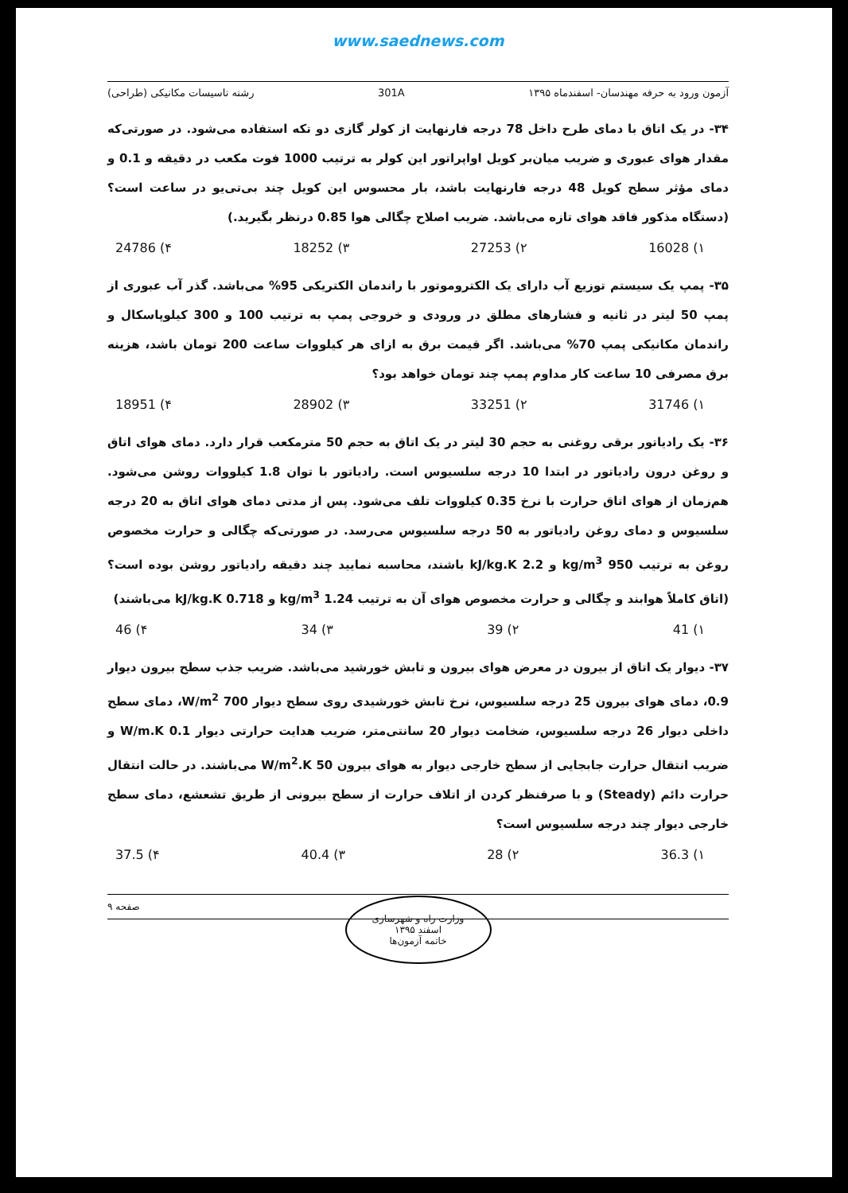www.saednews.com
آزمون ورود به حرفه مهندسان- اسفندماه ۱۳۹۵ 301A رشته تاسیسات مکانیکی (طراحی)
۳۴- در یک اتاق با دمای طرح داخل 78 درجه فارنهایت از کولر گازی دو تکه استفاده می‌شود. در صورتی‌که مقدار هوای عبوری و ضریب میان‌بر کویل اواپراتور این کولر به ترتیب 1000 فوت مکعب در دقیقه و 0.1 و دمای مؤثر سطح کویل 48 درجه فارنهایت باشد، بار محسوس این کویل چند بی‌تی‌یو در ساعت است؟ (دستگاه مذکور فاقد هوای تازه می‌باشد. ضریب اصلاح چگالی هوا 0.85 درنظر بگیرید.)
۱) 16028 ۲) 27253 ۳) 18252 ۴) 24786
۳۵- پمپ یک سیستم توزیع آب دارای یک الکتروموتور با راندمان الکتریکی 95% می‌باشد. گذر آب عبوری از پمپ 50 لیتر در ثانیه و فشارهای مطلق در ورودی و خروجی پمپ به ترتیب 100 و 300 کیلوپاسکال و راندمان مکانیکی پمپ 70% می‌باشد. اگر قیمت برق به ازای هر کیلووات ساعت 200 تومان باشد، هزینه برق مصرفی 10 ساعت کار مداوم پمپ چند تومان خواهد بود؟
۱) 31746 ۲) 33251 ۳) 28902 ۴) 18951
۳۶- یک رادیاتور برقی روغنی به حجم 30 لیتر در یک اتاق به حجم 50 مترمکعب قرار دارد. دمای هوای اتاق و روغن درون رادیاتور در ابتدا 10 درجه سلسیوس است. رادیاتور با توان 1.8 کیلووات روشن می‌شود. هم‌زمان از هوای اتاق حرارت با نرخ 0.35 کیلووات تلف می‌شود. پس از مدتی دمای هوای اتاق به 20 درجه سلسیوس و دمای روغن رادیاتور به 50 درجه سلسیوس می‌رسد. در صورتی‌که چگالی و حرارت مخصوص روغن به ترتیب 950 kg/m<sup>3</sup> و 2.2 kJ/kg.K باشند، محاسبه نمایید چند دقیقه رادیاتور روشن بوده است؟ (اتاق کاملاً هوابند و چگالی و حرارت مخصوص هوای آن به ترتیب 1.24 kg/m<sup>3</sup> و 0.718 kJ/kg.K می‌باشند)
۱) 41 ۲) 39 ۳) 34 ۴) 46
۳۷- دیوار یک اتاق از بیرون در معرض هوای بیرون و تابش خورشید می‌باشد. ضریب جذب سطح بیرون دیوار 0.9، دمای هوای بیرون 25 درجه سلسیوس، نرخ تابش خورشیدی روی سطح دیوار 700 W/m<sup>2</sup>، دمای سطح داخلی دیوار 26 درجه سلسیوس، ضخامت دیوار 20 سانتی‌متر، ضریب هدایت حرارتی دیوار 0.1 W/m.K و ضریب انتقال حرارت جابجایی از سطح خارجی دیوار به هوای بیرون 50 W/m<sup>2</sup>.K می‌باشند. در حالت انتقال حرارت دائم (Steady) و با صرفنظر کردن از اتلاف حرارت از سطح بیرونی از طریق تشعشع، دمای سطح خارجی دیوار چند درجه سلسیوس است؟
۱) 36.3 ۲) 28 ۳) 40.4 ۴) 37.5
صفحه ۹
وزارت راه و شهرسازی
اسفند ۱۳۹۵
خاتمه آزمون‌ها